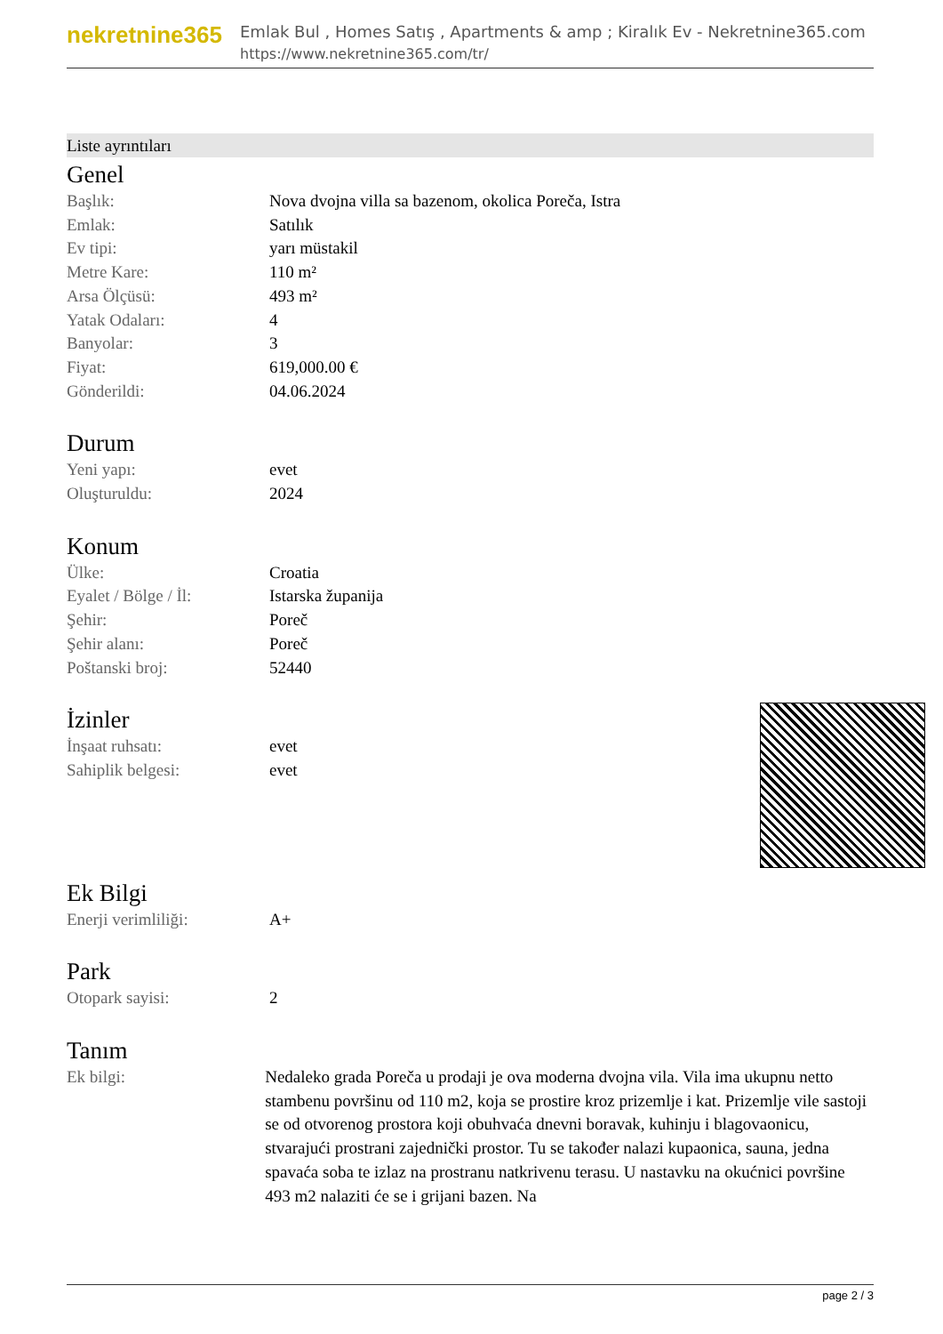nekretnine365
Emlak Bul , Homes Satış , Apartments & amp ; Kiralık Ev - Nekretnine365.com
https://www.nekretnine365.com/tr/
Liste ayrıntıları
Genel
| Başlık: | Nova dvojna villa sa bazenom, okolica Poreča, Istra |
| Emlak: | Satılık |
| Ev tipi: | yarı müstakil |
| Metre Kare: | 110 m² |
| Arsa Ölçüsü: | 493 m² |
| Yatak Odaları: | 4 |
| Banyolar: | 3 |
| Fiyat: | 619,000.00 € |
| Gönderildi: | 04.06.2024 |
Durum
| Yeni yapı: | evet |
| Oluşturuldu: | 2024 |
Konum
| Ülke: | Croatia |
| Eyalet / Bölge / İl: | Istarska županija |
| Şehir: | Poreč |
| Şehir alanı: | Poreč |
| Poštanski broj: | 52440 |
İzinler
| İnşaat ruhsatı: | evet |
| Sahiplik belgesi: | evet |
Ek Bilgi
| Enerji verimliliği: | A+ |
Park
| Otopark sayisi: | 2 |
Tanım
| Ek bilgi: | Nedaleko grada Poreča u prodaji je ova moderna dvojna vila. Vila ima ukupnu netto stambenu površinu od 110 m2, koja se prostire kroz prizemlje i kat. Prizemlje vile sastoji se od otvorenog prostora koji obuhvaća dnevni boravak, kuhinju i blagovaonicu, stvarajući prostrani zajednički prostor. Tu se također nalazi kupaonica, sauna, jedna spavaća soba te izlaz na prostranu natkrivenu terasu. U nastavku na okućnici površine 493 m2 nalaziti će se i grijani bazen. Na |
page 2 / 3